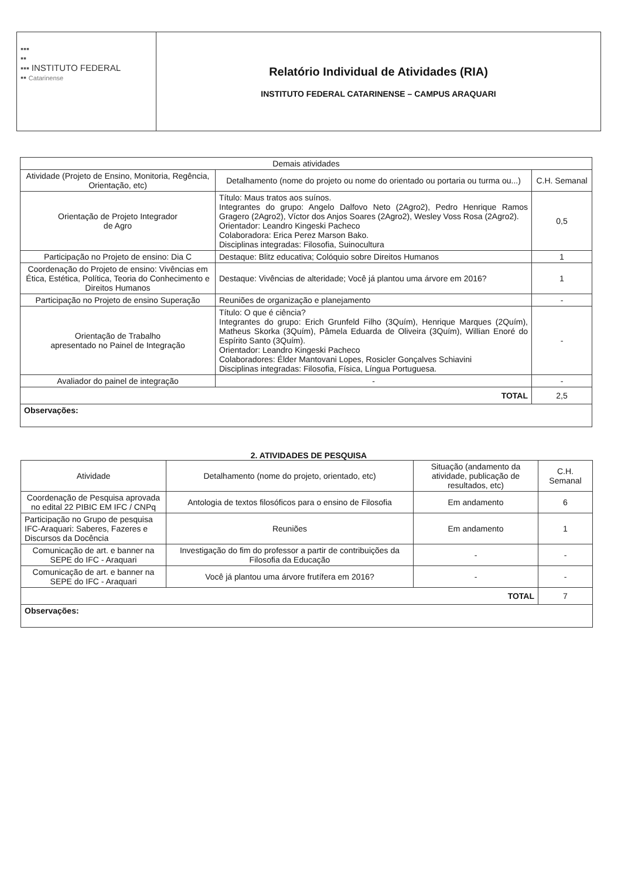| ▪▪▪ ▪▪ ▪▪▪ INSTITUTO FEDERAL ▪▪ Catarinense | Relatório Individual de Atividades (RIA) INSTITUTO FEDERAL CATARINENSE – CAMPUS ARAQUARI |
| Demais atividades | | |
| --- | --- | --- |
| Atividade (Projeto de Ensino, Monitoria, Regência, Orientação, etc) | Detalhamento (nome do projeto ou nome do orientado ou portaria ou turma ou...) | C.H. Semanal |
| Orientação de Projeto Integrador de Agro | Título: Maus tratos aos suínos. Integrantes do grupo: Angelo Dalfovo Neto (2Agro2), Pedro Henrique Ramos Gragero (2Agro2), Víctor dos Anjos Soares (2Agro2), Wesley Voss Rosa (2Agro2). Orientador: Leandro Kingeski Pacheco Colaboradora: Erica Perez Marson Bako. Disciplinas integradas: Filosofia, Suinocultura | 0,5 |
| Participação no Projeto de ensino: Dia C | Destaque: Blitz educativa; Colóquio sobre Direitos Humanos | 1 |
| Coordenação do Projeto de ensino: Vivências em Ética, Estética, Política, Teoria do Conhecimento e Direitos Humanos | Destaque: Vivências de alteridade; Você já plantou uma árvore em 2016? | 1 |
| Participação no Projeto de ensino Superação | Reuniões de organização e planejamento | - |
| Orientação de Trabalho apresentado no Painel de Integração | Título: O que é ciência? Integrantes do grupo: Erich Grunfeld Filho (3Quím), Henrique Marques (2Quím), Matheus Skorka (3Quím), Pâmela Eduarda de Oliveira (3Quím), Willian Enoré do Espírito Santo (3Quím). Orientador: Leandro Kingeski Pacheco Colaboradores: Élder Mantovani Lopes, Rosicler Gonçalves Schiavini Disciplinas integradas: Filosofia, Física, Língua Portuguesa. | - |
| Avaliador do painel de integração | - | - |
| TOTAL | | 2,5 |
| Observações: | | |
2. ATIVIDADES DE PESQUISA
| Atividade | Detalhamento (nome do projeto, orientado, etc) | Situação (andamento da atividade, publicação de resultados, etc) | C.H. Semanal |
| --- | --- | --- | --- |
| Coordenação de Pesquisa aprovada no edital 22 PIBIC EM IFC / CNPq | Antologia de textos filosóficos para o ensino de Filosofia | Em andamento | 6 |
| Participação no Grupo de pesquisa IFC-Araquari: Saberes, Fazeres e Discursos da Docência | Reuniões | Em andamento | 1 |
| Comunicação de art. e banner na SEPE do IFC - Araquari | Investigação do fim do professor a partir de contribuições da Filosofia da Educação | - | - |
| Comunicação de art. e banner na SEPE do IFC - Araquari | Você já plantou uma árvore frutífera em 2016? | - | - |
| TOTAL | | | 7 |
| Observações: | | | |